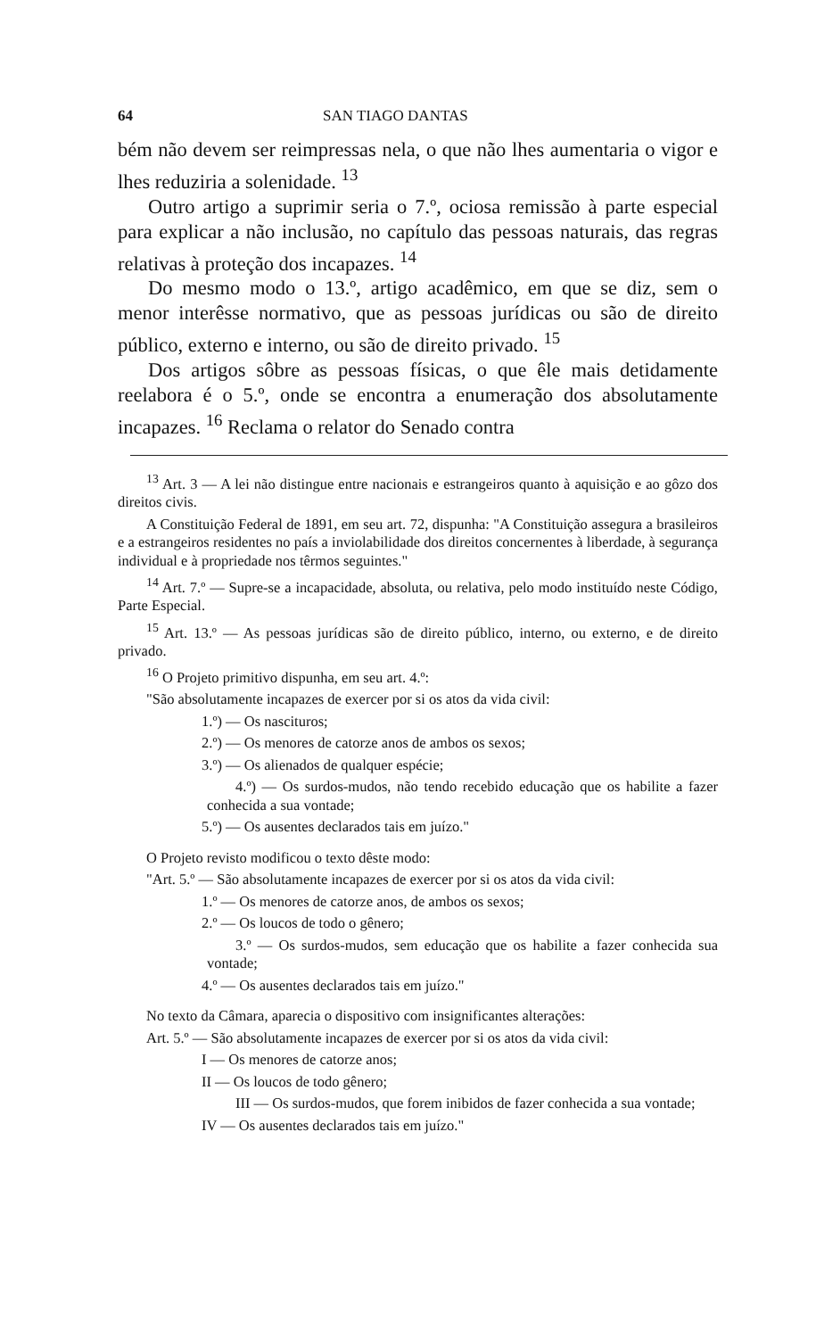64 SAN TIAGO DANTAS
bém não devem ser reimpressas nela, o que não lhes aumentaria o vigor e lhes reduziria a solenidade. <sup>13</sup>
Outro artigo a suprimir seria o 7.º, ociosa remissão à parte especial para explicar a não inclusão, no capítulo das pessoas naturais, das regras relativas à proteção dos incapazes. <sup>14</sup>
Do mesmo modo o 13.º, artigo acadêmico, em que se diz, sem o menor interêsse normativo, que as pessoas jurídicas ou são de direito público, externo e interno, ou são de direito privado. <sup>15</sup>
Dos artigos sôbre as pessoas físicas, o que êle mais detidamente reelabora é o 5.º, onde se encontra a enumeração dos absolutamente incapazes. <sup>16</sup> Reclama o relator do Senado contra
<sup>13</sup> Art. 3 — A lei não distingue entre nacionais e estrangeiros quanto à aquisição e ao gôzo dos direitos civis.
A Constituição Federal de 1891, em seu art. 72, dispunha: "A Constituição assegura a brasileiros e a estrangeiros residentes no país a inviolabilidade dos direitos concernentes à liberdade, à segurança individual e à propriedade nos têrmos seguintes."
<sup>14</sup> Art. 7.º — Supre-se a incapacidade, absoluta, ou relativa, pelo modo instituído neste Código, Parte Especial.
<sup>15</sup> Art. 13.º — As pessoas jurídicas são de direito público, interno, ou externo, e de direito privado.
<sup>16</sup> O Projeto primitivo dispunha, em seu art. 4.º:
"São absolutamente incapazes de exercer por si os atos da vida civil:
1.º) — Os nascituros;
2.º) — Os menores de catorze anos de ambos os sexos;
3.º) — Os alienados de qualquer espécie;
4.º) — Os surdos-mudos, não tendo recebido educação que os habilite a fazer conhecida a sua vontade;
5.º) — Os ausentes declarados tais em juízo."
O Projeto revisto modificou o texto dêste modo:
"Art. 5.º — São absolutamente incapazes de exercer por si os atos da vida civil:
1.º — Os menores de catorze anos, de ambos os sexos;
2.º — Os loucos de todo o gênero;
3.º — Os surdos-mudos, sem educação que os habilite a fazer conhecida sua vontade;
4.º — Os ausentes declarados tais em juízo."
No texto da Câmara, aparecia o dispositivo com insignificantes alterações:
Art. 5.º — São absolutamente incapazes de exercer por si os atos da vida civil:
I — Os menores de catorze anos;
II — Os loucos de todo gênero;
III — Os surdos-mudos, que forem inibidos de fazer conhecida a sua vontade;
IV — Os ausentes declarados tais em juízo."